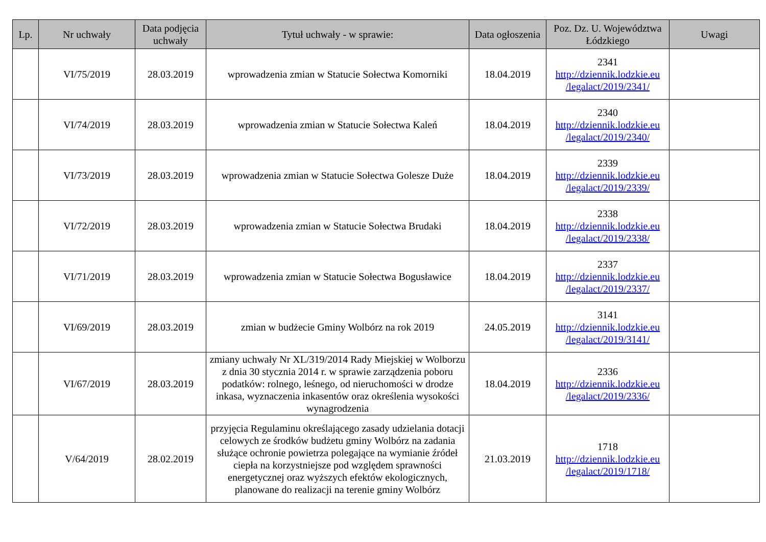| Lp. | Nr uchwały | Data podjęcia uchwały | Tytuł uchwały - w sprawie: | Data ogłoszenia | Poz. Dz. U. Województwa Łódzkiego | Uwagi |
| --- | --- | --- | --- | --- | --- | --- |
| | VI/75/2019 | 28.03.2019 | wprowadzenia zmian w Statucie Sołectwa Komorniki | 18.04.2019 | 2341 http://dziennik.lodzkie.eu /legalact/2019/2341/ | |
| | VI/74/2019 | 28.03.2019 | wprowadzenia zmian w Statucie Sołectwa Kaleń | 18.04.2019 | 2340 http://dziennik.lodzkie.eu /legalact/2019/2340/ | |
| | VI/73/2019 | 28.03.2019 | wprowadzenia zmian w Statucie Sołectwa Golesze Duże | 18.04.2019 | 2339 http://dziennik.lodzkie.eu /legalact/2019/2339/ | |
| | VI/72/2019 | 28.03.2019 | wprowadzenia zmian w Statucie Sołectwa Brudaki | 18.04.2019 | 2338 http://dziennik.lodzkie.eu /legalact/2019/2338/ | |
| | VI/71/2019 | 28.03.2019 | wprowadzenia zmian w Statucie Sołectwa Bogusławice | 18.04.2019 | 2337 http://dziennik.lodzkie.eu /legalact/2019/2337/ | |
| | VI/69/2019 | 28.03.2019 | zmian w budżecie Gminy Wolbórz na rok 2019 | 24.05.2019 | 3141 http://dziennik.lodzkie.eu /legalact/2019/3141/ | |
| | VI/67/2019 | 28.03.2019 | zmiany uchwały Nr XL/319/2014 Rady Miejskiej w Wolborzu z dnia 30 stycznia 2014 r. w sprawie zarządzenia poboru podatków: rolnego, leśnego, od nieruchomości w drodze inkasa, wyznaczenia inkasentów oraz określenia wysokości wynagrodzenia | 18.04.2019 | 2336 http://dziennik.lodzkie.eu /legalact/2019/2336/ | |
| | V/64/2019 | 28.02.2019 | przyjęcia Regulaminu określającego zasady udzielania dotacji celowych ze środków budżetu gminy Wolbórz na zadania służące ochronie powietrza polegające na wymianie źródeł ciepła na korzystniejsze pod względem sprawności energetycznej oraz wyższych efektów ekologicznych, planowane do realizacji na terenie gminy Wolbórz | 21.03.2019 | 1718 http://dziennik.lodzkie.eu /legalact/2019/1718/ | |